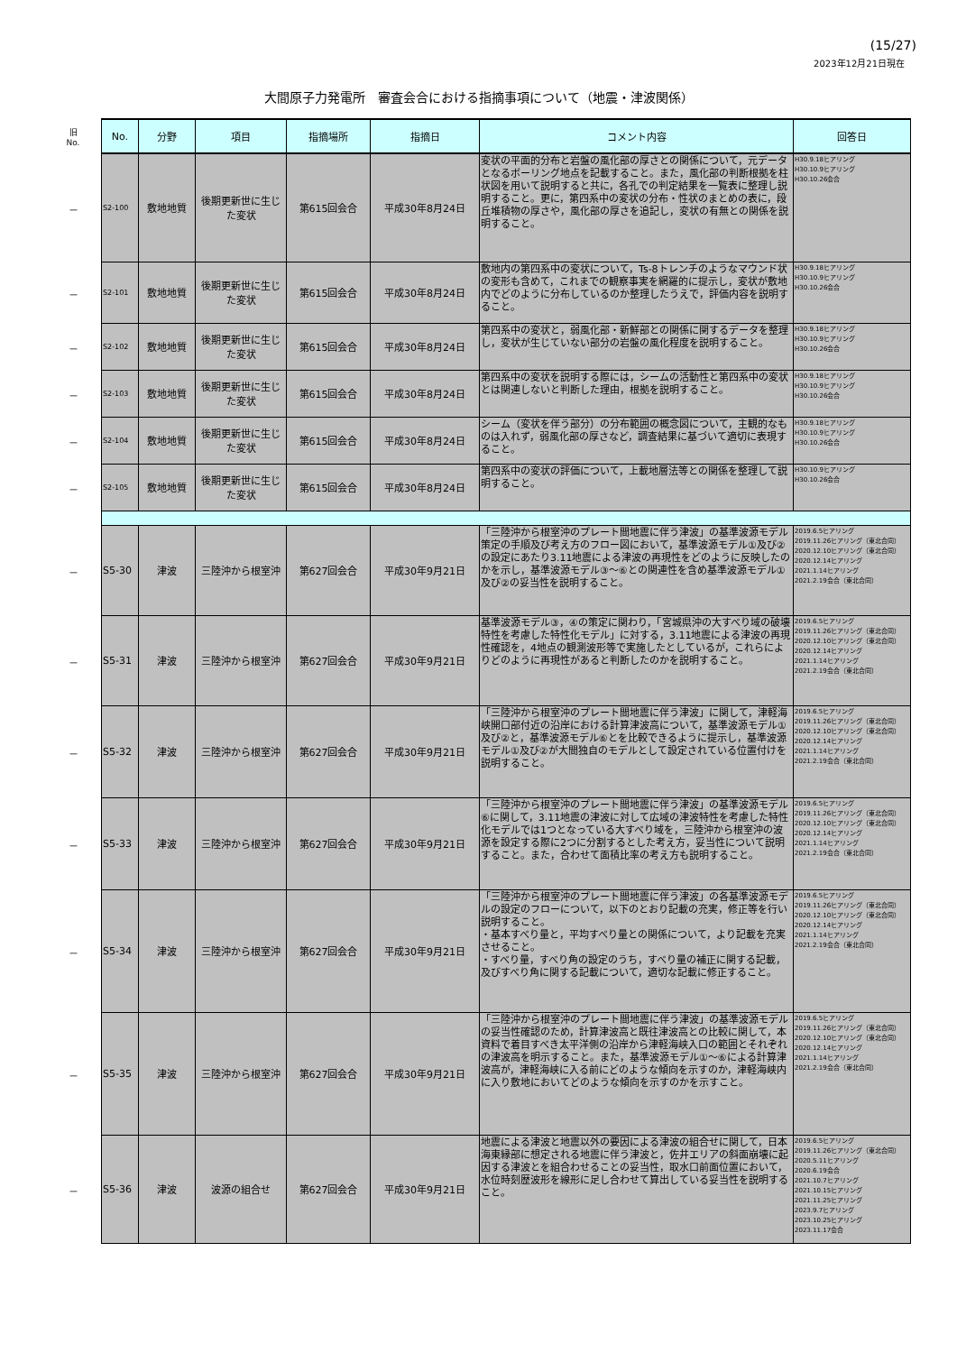(15/27)
2023年12月21日現在
大間原子力発電所　審査会合における指摘事項について（地震・津波関係）
| 旧 No. | No. | 分野 | 項目 | 指摘場所 | 指摘日 | コメント内容 | 回答日 |
| － | S2-100 | 敷地地質 | 後期更新世に生じた変状 | 第615回会合 | 平成30年8月24日 | 変状の平面的分布と岩盤の風化部の厚さとの関係について，元データとなるボーリング地点を記載すること。また，風化部の判断根拠を柱状図を用いて説明すると共に，各孔での判定結果を一覧表に整理し説明すること。更に，第四系中の変状の分布・性状のまとめの表に，段丘堆積物の厚さや，風化部の厚さを追記し，変状の有無との関係を説明すること。 | H30.9.18ヒアリング H30.10.9ヒアリング H30.10.26会合 |
| － | S2-101 | 敷地地質 | 後期更新世に生じた変状 | 第615回会合 | 平成30年8月24日 | 敷地内の第四系中の変状について，Ts-8トレンチのようなマウンド状の変形も含めて，これまでの観察事実を網羅的に提示し，変状が敷地内でどのように分布しているのか整理したうえで，評価内容を説明すること。 | H30.9.18ヒアリング H30.10.9ヒアリング H30.10.26会合 |
| － | S2-102 | 敷地地質 | 後期更新世に生じた変状 | 第615回会合 | 平成30年8月24日 | 第四系中の変状と，弱風化部・新鮮部との関係に関するデータを整理し，変状が生じていない部分の岩盤の風化程度を説明すること。 | H30.9.18ヒアリング H30.10.9ヒアリング H30.10.26会合 |
| － | S2-103 | 敷地地質 | 後期更新世に生じた変状 | 第615回会合 | 平成30年8月24日 | 第四系中の変状を説明する際には，シームの活動性と第四系中の変状とは関連しないと判断した理由，根拠を説明すること。 | H30.9.18ヒアリング H30.10.9ヒアリング H30.10.26会合 |
| － | S2-104 | 敷地地質 | 後期更新世に生じた変状 | 第615回会合 | 平成30年8月24日 | シーム（変状を伴う部分）の分布範囲の概念図について，主観的なものは入れず，弱風化部の厚さなど，調査結果に基づいて適切に表現すること。 | H30.9.18ヒアリング H30.10.9ヒアリング H30.10.26会合 |
| － | S2-105 | 敷地地質 | 後期更新世に生じた変状 | 第615回会合 | 平成30年8月24日 | 第四系中の変状の評価について，上載地層法等との関係を整理して説明すること。 | H30.10.9ヒアリング H30.10.26会合 |
| － | S5-30 | 津波 | 三陸沖から根室沖 | 第627回会合 | 平成30年9月21日 | 「三陸沖から根室沖のプレート間地震に伴う津波」の基準波源モデル策定の手順及び考え方のフロー図において，基準波源モデル①及び②の設定にあたり3.11地震による津波の再現性をどのように反映したのかを示し，基準波源モデル③～⑥との関連性を含め基準波源モデル①及び②の妥当性を説明すること。 | 2019.6.5ヒアリング 2019.11.26ヒアリング（東北合同） 2020.12.10ヒアリング（東北合同） 2020.12.14ヒアリング 2021.1.14ヒアリング 2021.2.19会合（東北合同） |
| － | S5-31 | 津波 | 三陸沖から根室沖 | 第627回会合 | 平成30年9月21日 | 基準波源モデル③，④の策定に関わり，「宮城県沖の大すべり域の破壊特性を考慮した特性化モデル」に対する，3.11地震による津波の再現性確認を，4地点の観測波形等で実施したとしているが，これらによりどのように再現性があると判断したのかを説明すること。 | 2019.6.5ヒアリング 2019.11.26ヒアリング（東北合同） 2020.12.10ヒアリング（東北合同） 2020.12.14ヒアリング 2021.1.14ヒアリング 2021.2.19会合（東北合同） |
| － | S5-32 | 津波 | 三陸沖から根室沖 | 第627回会合 | 平成30年9月21日 | 「三陸沖から根室沖のプレート間地震に伴う津波」に関して，津軽海峡開口部付近の沿岸における計算津波高について，基準波源モデル①及び②と，基準波源モデル⑥とを比較できるように提示し，基準波源モデル①及び②が大間独自のモデルとして設定されている位置付けを説明すること。 | 2019.6.5ヒアリング 2019.11.26ヒアリング（東北合同） 2020.12.10ヒアリング（東北合同） 2020.12.14ヒアリング 2021.1.14ヒアリング 2021.2.19会合（東北合同） |
| － | S5-33 | 津波 | 三陸沖から根室沖 | 第627回会合 | 平成30年9月21日 | 「三陸沖から根室沖のプレート間地震に伴う津波」の基準波源モデル⑥に関して，3.11地震の津波に対して広域の津波特性を考慮した特性化モデルでは1つとなっている大すべり域を，三陸沖から根室沖の波源を設定する際に2つに分割するとした考え方，妥当性について説明すること。また，合わせて面積比率の考え方も説明すること。 | 2019.6.5ヒアリング 2019.11.26ヒアリング（東北合同） 2020.12.10ヒアリング（東北合同） 2020.12.14ヒアリング 2021.1.14ヒアリング 2021.2.19会合（東北合同） |
| － | S5-34 | 津波 | 三陸沖から根室沖 | 第627回会合 | 平成30年9月21日 | 「三陸沖から根室沖のプレート間地震に伴う津波」の各基準波源モデルの設定のフローについて，以下のとおり記載の充実，修正等を行い説明すること。 ・基本すべり量と，平均すべり量との関係について，より記載を充実させること。 ・すべり量，すべり角の設定のうち，すべり量の補正に関する記載，及びすべり角に関する記載について，適切な記載に修正すること。 | 2019.6.5ヒアリング 2019.11.26ヒアリング（東北合同） 2020.12.10ヒアリング（東北合同） 2020.12.14ヒアリング 2021.1.14ヒアリング 2021.2.19会合（東北合同） |
| － | S5-35 | 津波 | 三陸沖から根室沖 | 第627回会合 | 平成30年9月21日 | 「三陸沖から根室沖のプレート間地震に伴う津波」の基準波源モデルの妥当性確認のため，計算津波高と既往津波高との比較に関して，本資料で着目すべき太平洋側の沿岸から津軽海峡入口の範囲とそれぞれの津波高を明示すること。また，基準波源モデル①～⑥による計算津波高が，津軽海峡に入る前にどのような傾向を示すのか，津軽海峡内に入り敷地においてどのような傾向を示すのかを示すこと。 | 2019.6.5ヒアリング 2019.11.26ヒアリング（東北合同） 2020.12.10ヒアリング（東北合同） 2020.12.14ヒアリング 2021.1.14ヒアリング 2021.2.19会合（東北合同） |
| － | S5-36 | 津波 | 波源の組合せ | 第627回会合 | 平成30年9月21日 | 地震による津波と地震以外の要因による津波の組合せに関して，日本海東縁部に想定される地震に伴う津波と，佐井エリアの斜面崩壊に起因する津波とを組合わせることの妥当性，取水口前面位置において，水位時刻歴波形を線形に足し合わせて算出している妥当性を説明すること。 | 2019.6.5ヒアリング 2019.11.26ヒアリング（東北合同） 2020.5.11ヒアリング 2020.6.19会合 2021.10.7ヒアリング 2021.10.15ヒアリング 2021.11.25ヒアリング 2023.9.7ヒアリング 2023.10.25ヒアリング 2023.11.17会合 |